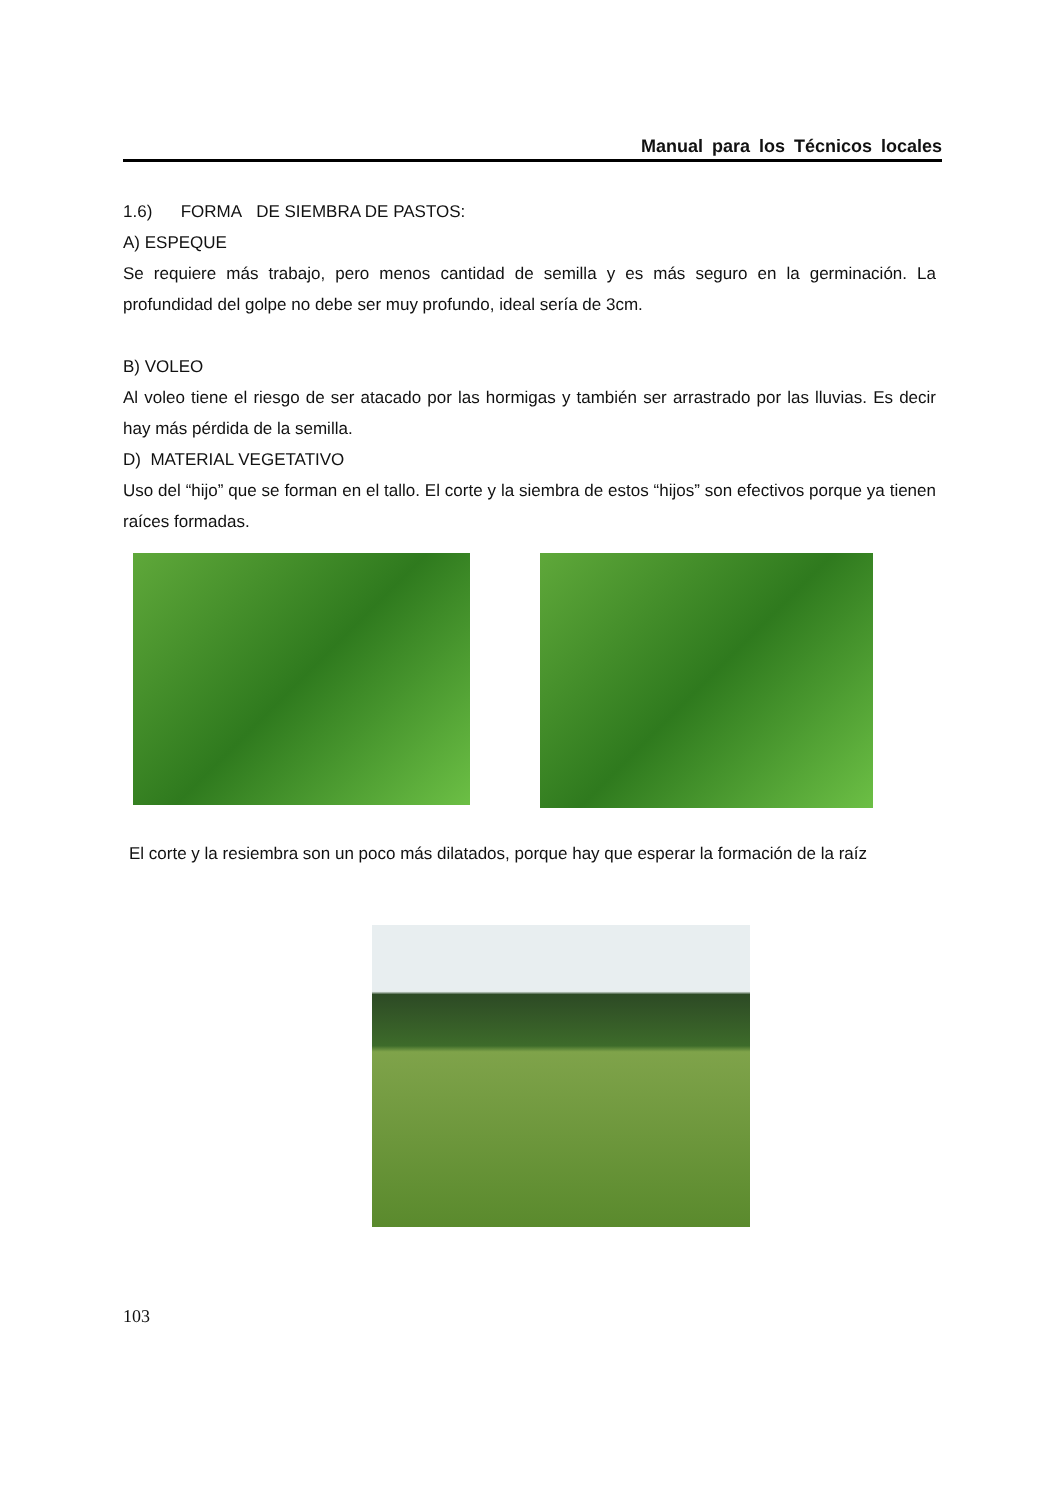Manual para los Técnicos locales
1.6) FORMA DE SIEMBRA DE PASTOS:
A) ESPEQUE
Se requiere más trabajo, pero menos cantidad de semilla y es más seguro en la germinación. La profundidad del golpe no debe ser muy profundo, ideal sería de 3cm.
B) VOLEO
Al voleo tiene el riesgo de ser atacado por las hormigas y también ser arrastrado por las lluvias. Es decir hay más pérdida de la semilla.
D) MATERIAL VEGETATIVO
Uso del “hijo” que se forman en el tallo. El corte y la siembra de estos “hijos” son efectivos porque ya tienen raíces formadas.
El corte y la resiembra son un poco más dilatados, porque hay que esperar la formación de la raíz
103